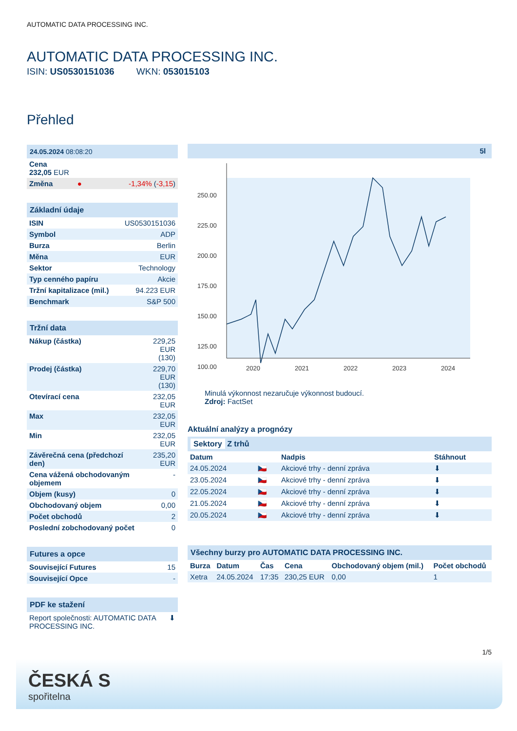AUTOMATIC DATA PROCESSING INC.
AUTOMATIC DATA PROCESSING INC.
ISIN: US0530151036 WKN: 053015103
Přehled
| 24.05.2024 08:08:20 | | |
| Cena 232,05 EUR | | |
| Změna | ● | -1,34% ( -3,15 ) |
| Základní údaje | |
| ISIN | US0530151036 |
| Symbol | ADP |
| Burza | Berlin |
| Měna | EUR |
| Sektor | Technology |
| Typ cenného papíru | Akcie |
| Tržní kapitalizace (mil.) | 94.223 EUR |
| Benchmark | S&P 500 |
| Tržní data | |
| Nákup (částka) | 229,25 EUR (130) |
| Prodej (částka) | 229,70 EUR (130) |
| Otevírací cena | 232,05 EUR |
| Max | 232,05 EUR |
| Min | 232,05 EUR |
| Závěrečná cena (předchozí den) | 235,20 EUR |
| Cena vážená obchodovaným objemem | - |
| Objem (kusy) | 0 |
| Obchodovaný objem | 0,00 |
| Počet obchodů | 2 |
| Poslední zobchodovaný počet | 0 |
| Futures a opce | |
| Související Futures | 15 |
| Související Opce | - |
| PDF ke stažení | |
| Report společnosti: AUTOMATIC DATA PROCESSING INC. | ⬇ |
5l
250.00
225.00
200.00
175.00
150.00
125.00
100.00
2020
2021
2022
2023
2024
Minulá výkonnost nezaručuje výkonnost budoucí.
Zdroj: FactSet
Aktuální analýzy a prognózy
Sektory Z trhů
| Datum | | Nadpis | Stáhnout |
| --- | --- | --- | --- |
| 24.05.2024 | 🇨🇿 | Akciové trhy - denní zpráva | ⬇ |
| 23.05.2024 | 🇨🇿 | Akciové trhy - denní zpráva | ⬇ |
| 22.05.2024 | 🇨🇿 | Akciové trhy - denní zpráva | ⬇ |
| 21.05.2024 | 🇨🇿 | Akciové trhy - denní zpráva | ⬇ |
| 20.05.2024 | 🇨🇿 | Akciové trhy - denní zpráva | ⬇ |
| Všechny burzy pro AUTOMATIC DATA PROCESSING INC. | | | | | |
| Burza | Datum | Čas | Cena | Obchodovaný objem (mil.) | Počet obchodů |
| Xetra | 24.05.2024 | 17:35 | 230,25 EUR | 0,00 | 1 |
1/5
ČESKÁ S
spořitelna